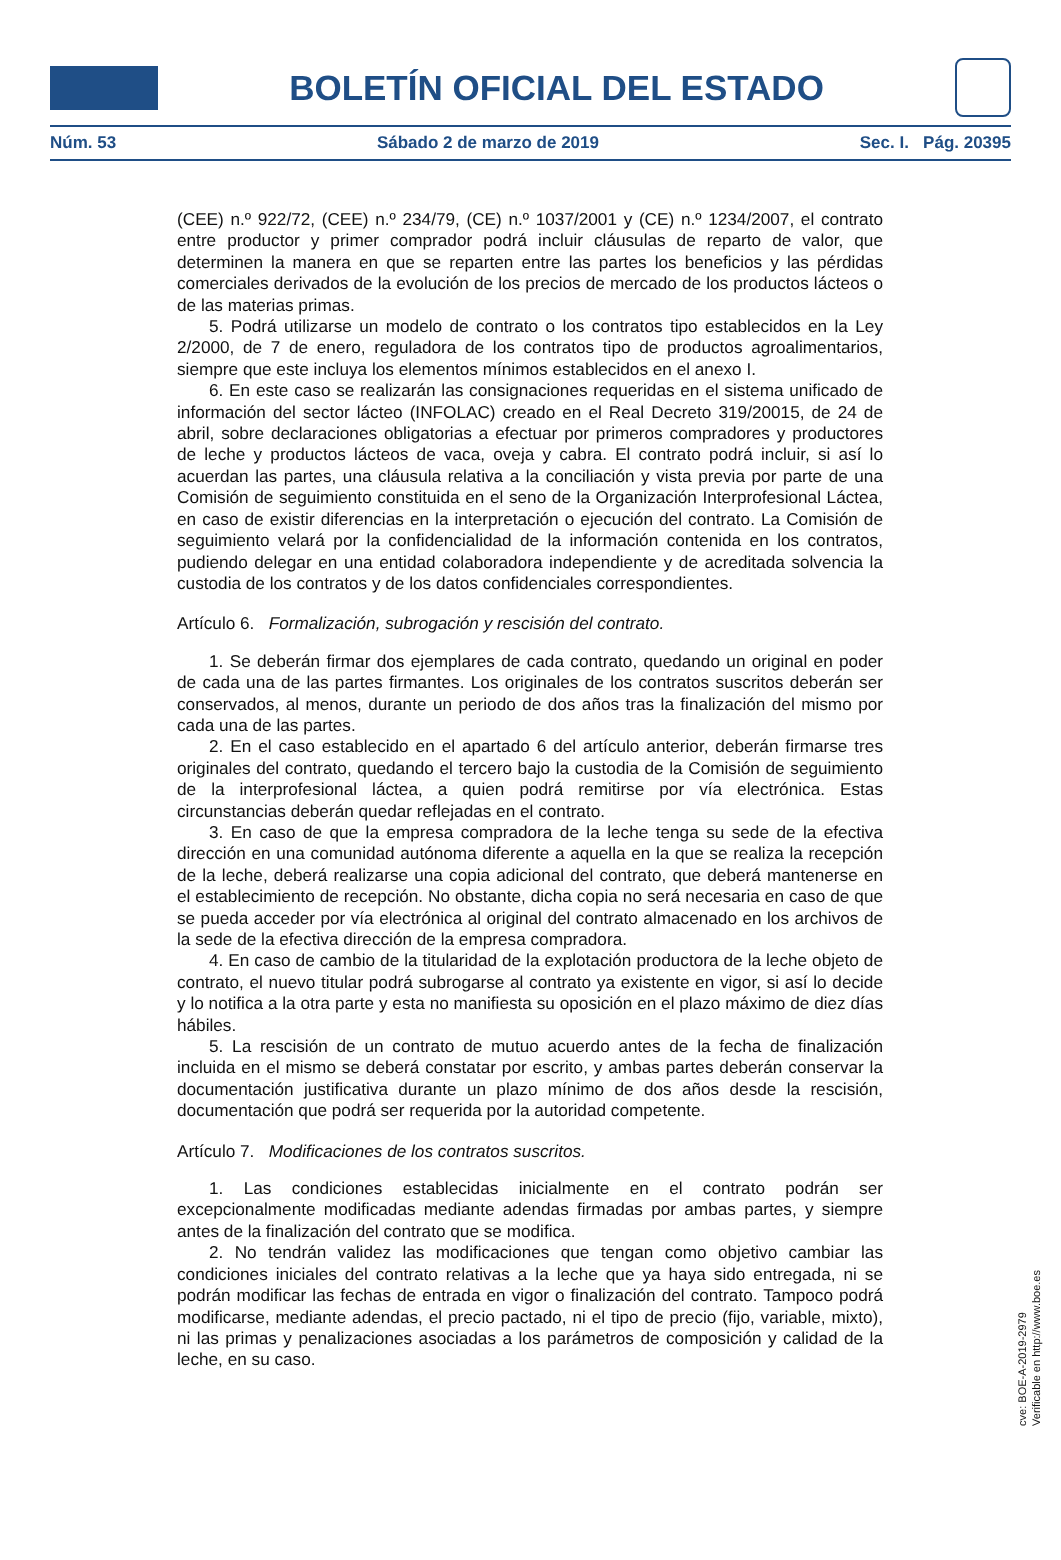BOLETÍN OFICIAL DEL ESTADO
Núm. 53 Sábado 2 de marzo de 2019 Sec. I. Pág. 20395
(CEE) n.º 922/72, (CEE) n.º 234/79, (CE) n.º 1037/2001 y (CE) n.º 1234/2007, el contrato entre productor y primer comprador podrá incluir cláusulas de reparto de valor, que determinen la manera en que se reparten entre las partes los beneficios y las pérdidas comerciales derivados de la evolución de los precios de mercado de los productos lácteos o de las materias primas.
5. Podrá utilizarse un modelo de contrato o los contratos tipo establecidos en la Ley 2/2000, de 7 de enero, reguladora de los contratos tipo de productos agroalimentarios, siempre que este incluya los elementos mínimos establecidos en el anexo I.
6. En este caso se realizarán las consignaciones requeridas en el sistema unificado de información del sector lácteo (INFOLAC) creado en el Real Decreto 319/20015, de 24 de abril, sobre declaraciones obligatorias a efectuar por primeros compradores y productores de leche y productos lácteos de vaca, oveja y cabra. El contrato podrá incluir, si así lo acuerdan las partes, una cláusula relativa a la conciliación y vista previa por parte de una Comisión de seguimiento constituida en el seno de la Organización Interprofesional Láctea, en caso de existir diferencias en la interpretación o ejecución del contrato. La Comisión de seguimiento velará por la confidencialidad de la información contenida en los contratos, pudiendo delegar en una entidad colaboradora independiente y de acreditada solvencia la custodia de los contratos y de los datos confidenciales correspondientes.
Artículo 6. Formalización, subrogación y rescisión del contrato.
1. Se deberán firmar dos ejemplares de cada contrato, quedando un original en poder de cada una de las partes firmantes. Los originales de los contratos suscritos deberán ser conservados, al menos, durante un periodo de dos años tras la finalización del mismo por cada una de las partes.
2. En el caso establecido en el apartado 6 del artículo anterior, deberán firmarse tres originales del contrato, quedando el tercero bajo la custodia de la Comisión de seguimiento de la interprofesional láctea, a quien podrá remitirse por vía electrónica. Estas circunstancias deberán quedar reflejadas en el contrato.
3. En caso de que la empresa compradora de la leche tenga su sede de la efectiva dirección en una comunidad autónoma diferente a aquella en la que se realiza la recepción de la leche, deberá realizarse una copia adicional del contrato, que deberá mantenerse en el establecimiento de recepción. No obstante, dicha copia no será necesaria en caso de que se pueda acceder por vía electrónica al original del contrato almacenado en los archivos de la sede de la efectiva dirección de la empresa compradora.
4. En caso de cambio de la titularidad de la explotación productora de la leche objeto de contrato, el nuevo titular podrá subrogarse al contrato ya existente en vigor, si así lo decide y lo notifica a la otra parte y esta no manifiesta su oposición en el plazo máximo de diez días hábiles.
5. La rescisión de un contrato de mutuo acuerdo antes de la fecha de finalización incluida en el mismo se deberá constatar por escrito, y ambas partes deberán conservar la documentación justificativa durante un plazo mínimo de dos años desde la rescisión, documentación que podrá ser requerida por la autoridad competente.
Artículo 7. Modificaciones de los contratos suscritos.
1. Las condiciones establecidas inicialmente en el contrato podrán ser excepcionalmente modificadas mediante adendas firmadas por ambas partes, y siempre antes de la finalización del contrato que se modifica.
2. No tendrán validez las modificaciones que tengan como objetivo cambiar las condiciones iniciales del contrato relativas a la leche que ya haya sido entregada, ni se podrán modificar las fechas de entrada en vigor o finalización del contrato. Tampoco podrá modificarse, mediante adendas, el precio pactado, ni el tipo de precio (fijo, variable, mixto), ni las primas y penalizaciones asociadas a los parámetros de composición y calidad de la leche, en su caso.
cve: BOE-A-2019-2979
Verificable en http://www.boe.es